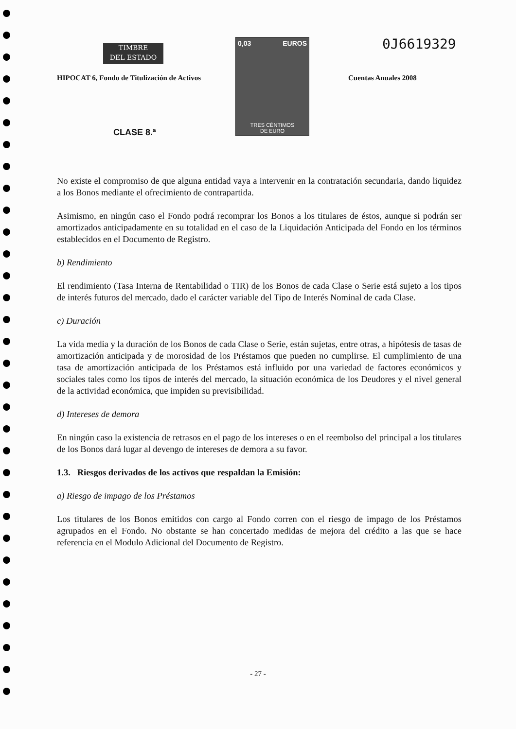TIMBRE
DEL ESTADO
0,03 EUROS
TRES CÉNTIMOS
DE EURO
0J6619329
HIPOCAT 6, Fondo de Titulización de Activos
Cuentas Anuales 2008
CLASE 8.ª
No existe el compromiso de que alguna entidad vaya a intervenir en la contratación secundaria, dando liquidez a los Bonos mediante el ofrecimiento de contrapartida.
Asimismo, en ningún caso el Fondo podrá recomprar los Bonos a los titulares de éstos, aunque si podrán ser amortizados anticipadamente en su totalidad en el caso de la Liquidación Anticipada del Fondo en los términos establecidos en el Documento de Registro.
b) Rendimiento
El rendimiento (Tasa Interna de Rentabilidad o TIR) de los Bonos de cada Clase o Serie está sujeto a los tipos de interés futuros del mercado, dado el carácter variable del Tipo de Interés Nominal de cada Clase.
c) Duración
La vida media y la duración de los Bonos de cada Clase o Serie, están sujetas, entre otras, a hipótesis de tasas de amortización anticipada y de morosidad de los Préstamos que pueden no cumplirse. El cumplimiento de una tasa de amortización anticipada de los Préstamos está influido por una variedad de factores económicos y sociales tales como los tipos de interés del mercado, la situación económica de los Deudores y el nivel general de la actividad económica, que impiden su previsibilidad.
d) Intereses de demora
En ningún caso la existencia de retrasos en el pago de los intereses o en el reembolso del principal a los titulares de los Bonos dará lugar al devengo de intereses de demora a su favor.
1.3. Riesgos derivados de los activos que respaldan la Emisión:
a) Riesgo de impago de los Préstamos
Los titulares de los Bonos emitidos con cargo al Fondo corren con el riesgo de impago de los Préstamos agrupados en el Fondo. No obstante se han concertado medidas de mejora del crédito a las que se hace referencia en el Modulo Adicional del Documento de Registro.
- 27 -